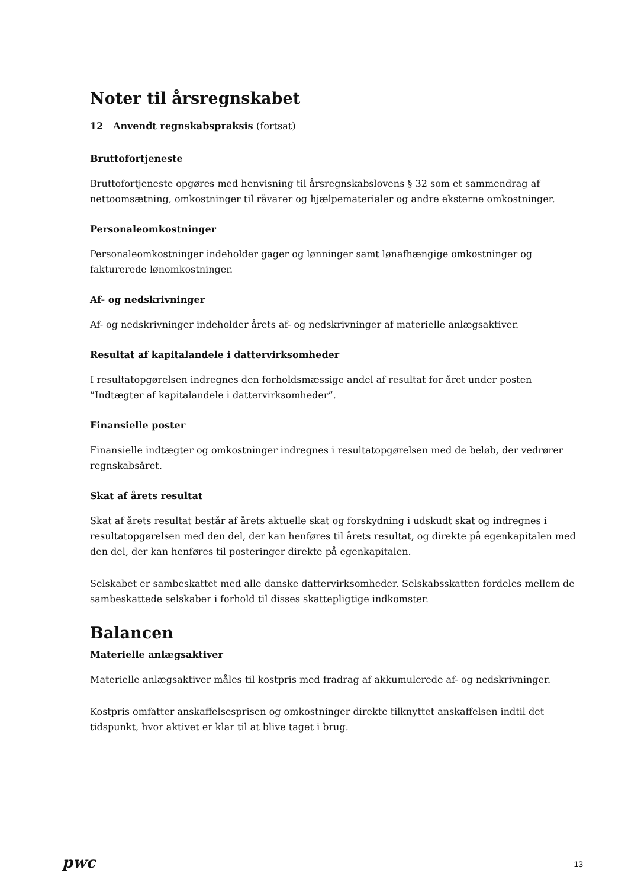Noter til årsregnskabet
12 Anvendt regnskabspraksis (fortsat)
Bruttofortjeneste
Bruttofortjeneste opgøres med henvisning til årsregnskabslovens § 32 som et sammendrag af nettoomsætning, omkostninger til råvarer og hjælpematerialer og andre eksterne omkostninger.
Personaleomkostninger
Personaleomkostninger indeholder gager og lønninger samt lønafhængige omkostninger og fakturerede lønomkostninger.
Af- og nedskrivninger
Af- og nedskrivninger indeholder årets af- og nedskrivninger af materielle anlægsaktiver.
Resultat af kapitalandele i dattervirksomheder
I resultatopgørelsen indregnes den forholdsmæssige andel af resultat for året under posten ”Indtægter af kapitalandele i dattervirksomheder”.
Finansielle poster
Finansielle indtægter og omkostninger indregnes i resultatopgørelsen med de beløb, der vedrører regnskabsåret.
Skat af årets resultat
Skat af årets resultat består af årets aktuelle skat og forskydning i udskudt skat og indregnes i resultatopgørelsen med den del, der kan henføres til årets resultat, og direkte på egenkapitalen med den del, der kan henføres til posteringer direkte på egenkapitalen.
Selskabet er sambeskattet med alle danske dattervirksomheder. Selskabsskatten fordeles mellem de sambeskattede selskaber i forhold til disses skattepligtige indkomster.
Balancen
Materielle anlægsaktiver
Materielle anlægsaktiver måles til kostpris med fradrag af akkumulerede af- og nedskrivninger.
Kostpris omfatter anskaffelsesprisen og omkostninger direkte tilknyttet anskaffelsen indtil det tidspunkt, hvor aktivet er klar til at blive taget i brug.
pwc
13